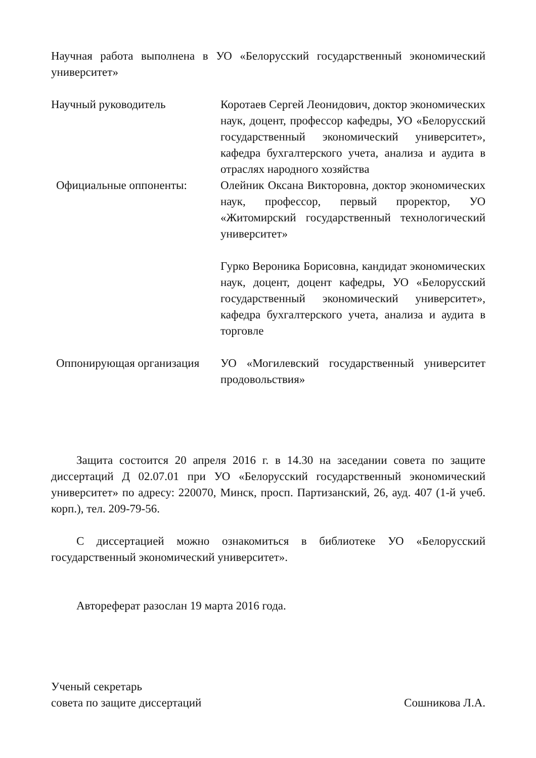Научная работа выполнена в УО «Белорусский государственный экономический университет»
Научный руководитель Коротаев Сергей Леонидович, доктор экономических наук, доцент, профессор кафедры, УО «Белорусский государственный экономический университет», кафедра бухгалтерского учета, анализа и аудита в отраслях народного хозяйства
Официальные оппоненты: Олейник Оксана Викторовна, доктор экономических наук, профессор, первый проректор, УО «Житомирский государственный технологический университет»
Гурко Вероника Борисовна, кандидат экономических наук, доцент, доцент кафедры, УО «Белорусский государственный экономический университет», кафедра бухгалтерского учета, анализа и аудита в торговле
Оппонирующая организация
УО «Могилевский государственный университет продовольствия»
Защита состоится 20 апреля 2016 г. в 14.30 на заседании совета по защите диссертаций Д 02.07.01 при УО «Белорусский государственный экономический университет» по адресу: 220070, Минск, просп. Партизанский, 26, ауд. 407 (1-й учеб. корп.), тел. 209-79-56.
С диссертацией можно ознакомиться в библиотеке УО «Белорусский государственный экономический университет».
Автореферат разослан 19 марта 2016 года.
Ученый секретарь
совета по защите диссертаций Сошникова Л.А.